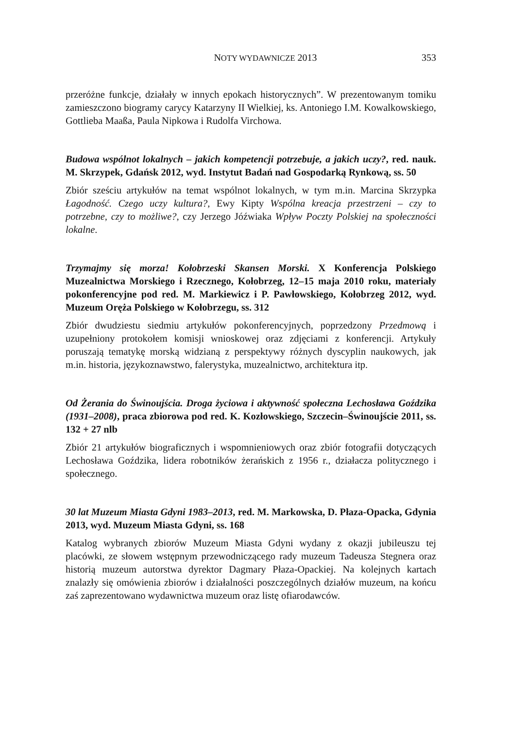NOTY WYDAWNICZE 2013 353
przeróżne funkcje, działały w innych epokach historycznych”. W prezentowanym tomiku zamieszczono biogramy carycy Katarzyny II Wielkiej, ks. Antoniego I.M. Kowalkowskiego, Gottlieba Maaßa, Paula Nipkowa i Rudolfa Virchowa.
Budowa wspólnot lokalnych – jakich kompetencji potrzebuje, a jakich uczy?, red. nauk. M. Skrzypek, Gdańsk 2012, wyd. Instytut Badań nad Gospodarką Rynkową, ss. 50
Zbiór sześciu artykułów na temat wspólnot lokalnych, w tym m.in. Marcina Skrzypka Łagodność. Czego uczy kultura?, Ewy Kipty Wspólna kreacja przestrzeni – czy to potrzebne, czy to możliwe?, czy Jerzego Jóźwiaka Wpływ Poczty Polskiej na społeczności lokalne.
Trzymajmy się morza! Kołobrzeski Skansen Morski. X Konferencja Polskiego Muzealnictwa Morskiego i Rzecznego, Kołobrzeg, 12–15 maja 2010 roku, materiały pokonferencyjne pod red. M. Markiewicz i P. Pawłowskiego, Kołobrzeg 2012, wyd. Muzeum Oręża Polskiego w Kołobrzegu, ss. 312
Zbiór dwudziestu siedmiu artykułów pokonferencyjnych, poprzedzony Przedmową i uzupełniony protokołem komisji wnioskowej oraz zdjęciami z konferencji. Artykuły poruszają tematykę morską widzianą z perspektywy różnych dyscyplin naukowych, jak m.in. historia, językoznawstwo, falerystyka, muzealnictwo, architektura itp.
Od Żerania do Świnoujścia. Droga życiowa i aktywność społeczna Lechosława Goździka (1931–2008), praca zbiorowa pod red. K. Kozłowskiego, Szczecin–Świnoujście 2011, ss. 132 + 27 nlb
Zbiór 21 artykułów biograficznych i wspomnieniowych oraz zbiór fotografii dotyczących Lechosława Goździka, lidera robotników żerańskich z 1956 r., działacza politycznego i społecznego.
30 lat Muzeum Miasta Gdyni 1983–2013, red. M. Markowska, D. Płaza-Opacka, Gdynia 2013, wyd. Muzeum Miasta Gdyni, ss. 168
Katalog wybranych zbiorów Muzeum Miasta Gdyni wydany z okazji jubileuszu tej placówki, ze słowem wstępnym przewodniczącego rady muzeum Tadeusza Stegnera oraz historią muzeum autorstwa dyrektor Dagmary Płaza-Opackiej. Na kolejnych kartach znalazły się omówienia zbiorów i działalności poszczególnych działów muzeum, na końcu zaś zaprezentowano wydawnictwa muzeum oraz listę ofiarodawców.